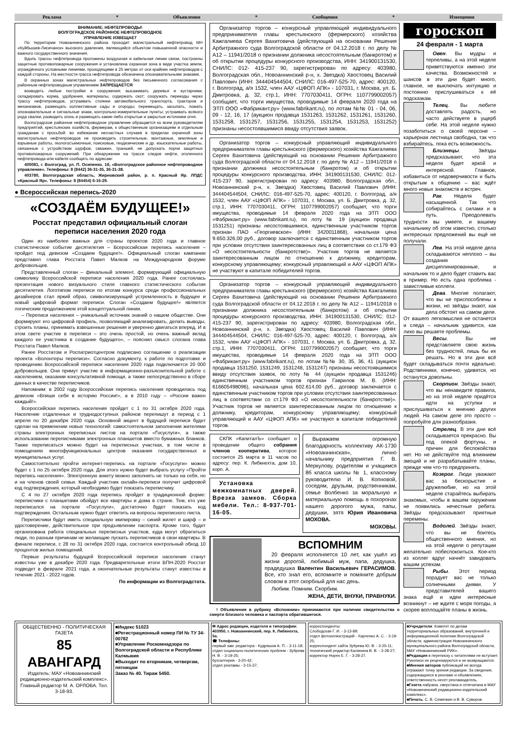Реклама * Объявления * Сообщения * Извещения
ВНИМАНИЕ: НЕФТЕПРОВОДЫ!
ВОЛГОГРАДСКОЕ РАЙОННОЕ НЕФТЕПРОВОДНОЕ
УПРАВЛЕНИЕ ИЗВЕЩАЕТ
По территории Новоаннинского района проходит магистральный нефтепровод МН «Куйбышев-Лисичанск» высокого давления, являющийся объектом повышенной опасности и важного государственного значения.
Вдоль трассы нефтепровода проложены воздушная и кабельная линии связи, построены защитные противопожарные сооружения и установлена охранная зона в виде участка земли, ограждённого условными линиями, проходящими в 25 метрах от оси крайних нефтепроводов с каждой стороны. На местности грасса нефтепровода обозначена опознавательными знаками.
В охранных зонах магистральных нефтепроводов без письменного согласования с районным нефтепроводным управлением ЗАПРЕЩАЕТСЯ:
возводить любые постройки и сооружения; высаживать деревья и кустарники, складировать корма, удобрения, материалы, содержать скот; сооружать переезды через трассу нефтепроводов, устраивать стоянки автомобильного транспорта, тракторов и механизмов, размещать коллективные сады и огороды; перемещать, засыпать, ломать опознавательные и сигнальные знаки, контрольно-измерительные пункты; устраивать всякого рода свалки, разводить огонь и размещать какие-либо открытые и закрытые источники огня.
Волгоградское районное нефтепроводное управление обращается ко всем руководителям предприятий, крестьянских хозяйств, фермерам, к общественным организациям и отдельным гражданам с просьбой: во избежание несчастных случаев в пределах охранной зоны магистральных нефтепроводов не производить строительные, монтажные, земляные и взрывные работы, геологосъемочные, поисковые, геодезические и др. изыскательные работы, связанные с устройством шурфов, скважин, траншей, не допускать порчи защитных противопожарных сооружений. При обнаружении на трассе следов нефти, оголенного нефтепровода или кабеля сообщить по адресам:
400081, г. Волгоград, ул. П. Осипенко. 1б, «Волгоградское районное нефтепроводное управление». Телефоны: 8 (8442) 36-31-35, 36-31-38.
403780, Волгоградская область, Жирновский район, р. п. Красный Яр. ЛПДС «Красный Яр». Телефоны: 8 (84454) 6-16-29.
● Всероссийская перепись-2020
«СОЗДАЁМ БУДУЩЕЕ!»
Росстат представил официальный слоган переписи населения 2020 года
Один из наиболее важных для страны проектов 2020 года и главное статистическое событие десятилетия – Всероссийская перепись населения – пройдет под девизом «Создаем будущее!». Официальный слоган кампании представил глава Росстата Павел Малков на Международном форуме добровольцев.
Представленный слоган – финальный элемент, формирующий официальную символику Всероссийской переписи населения 2020 года. Ранее состоялась презентация нового визуального стиля главного статистического события десятилетия. Логотипом переписи по итогам конкурса среди профессиональных дизайнеров стал яркий образ, символизирующий устремленность в будущее и новый цифровой формат переписи. Слоган «Создаем будущее!» является логическим продолжением этой концептуальной линии.
– Переписи населения – уникальный источник знаний о нашем обществе. Они формируют его цифровой профиль, позволяющий анализировать, делать выводы, строить планы, принимать взвешенные решения и уверенно двигаться вперед. И в этом свете участие в переписи – это очень простой, но очень важный вклад каждого ее участника в создание будущего», – пояснил смысл слогана глава Росстата Павел Малков.
Ранее Росстатом и Роспатриотцентром подписано соглашение о реализации проекта «Волонтеры переписи». Согласно документу, к работе по подготовке и проведению Всероссийской переписи населения 2020 года подключается 20 000 добровольцев. Они примут участие в информационно-разъяснительной работе с населением, оказании консультативной помощи, а также непосредственно в сборе данных в качестве переписчиков.
Напомним: в 2002 году Всероссийская перепись населения проводилась под девизом «Впиши себя в историю России!», а в 2010 году – «России важен каждый!».
Всероссийская перепись населения пройдет с 1 по 31 октября 2020 года. Население отдаленных и труднодоступных районов перепишут в период с 1 апреля по 20 декабря 2020 года. Основной акцент в будущей переписи будет сделан на применении новых технологий: самостоятельном заполнении жителями страны электронных переписных листов на портале «Госуслуги», а также использовании переписчиками электронных планшетов вместо бумажных бланков. Также переписаться можно будет на переписных участках, в том числе в помещениях многофункциональных центров оказания государственных и муниципальных услуг.
Самостоятельно пройти интернет-перепись на портале «Госуслуги» можно будет с 1 по 25 октября 2020 года. Для этого нужно будет выбрать услугу «Пройти перепись населения». Электронную анкету можно заполнить не только на себя, но и на членов своей семьи. Каждый участник онлайн-переписи получит цифровой код подтверждения, который необходимо будет показать переписчику.
С 4 по 27 октября 2020 года перепись пройдет в традиционной форме: переписчики с планшетами обойдут все квартиры и дома в стране. Тем, кто уже переписался на портале «Госуслуги», достаточно будет показать код подтверждения. Остальным нужно будет ответить на вопросы переписного листа.
Переписчики будут иметь специальную экипировку – синий жилет и шарф – и удостоверение, действительное при предъявлении паспорта. Кроме того, будет организована работа специальных переписных участков, куда могут обратиться люди, по разным причинам не желающие пускать переписчиков в свои квартиры. В финале переписи, с 28 по 31 октября 2020 года, состоится контрольный обход 10 процентов жилых помещений.
Первые результаты будущей Всероссийской переписи населения станут известны уже в декабре 2020 года. Предварительные итоги ВПН-2020 Росстат подведет в феврале 2021 года, а окончательные результаты станут известны в течение 2021 - 2022 годов.
По информации из Волгоградстата.
Организатор торгов – конкурсный управляющий индивидуального предпринимателя главы крестьянского (фермерского) хозяйства Кажгалиева Сергея Вахитовича (действующий на основании Решения Арбитражного суда Волгоградской области от 04.12.2018 г. по делу № А12 – 11941/2018 о признании должника несостоятельным (банкротом) и об открытии процедуры конкурсного производства, ИНН: 341900131530, СНИЛС: 012- 415-237 90, зарегистрирован по адресу: 403980, Волгоградская обл., Новоаннинский р-н, х. Звездка) Хвостовец Василий Павлович (ИНН: 344404544504, СНИЛС: 016-497-525-70, адрес: 400120, г. Волгоград, а/я 1532, член ААУ «ЦФОП АПК» - 107031, г. Москва, ул. Б. Дмитровка, д. 32, стр.1, ИНН: 7707030411, ОГРН: 1107799002057) сообщает, что торги имущества, проводимые 14 февраля 2020 года на ЭТП ООО «Фабрикант.ру» (www.fabrikant.ru), по лотам №№ 01 - 04, 06, 09 - 12, 16, 17 (аукцион продавца 1531263, 1531262, 1531261, 1531260, 1531258, 1531257, 1531256, 1531255, 1531254, 1531253, 1531252) признаны несостоявшимися ввиду отсутствия заявок.
Организатор торгов – конкурсный управляющий индивидуального предпринимателя главы крестьянского (фермерского) хозяйства Кажгалиева Сергея Вахитовича (действующий на основании Решения Арбитражного суда Волгоградской области от 04.12.2018 г. по делу № А12 – 11941/2018 о признании должника несостоятельным (банкротом) и об открытии процедуры конкурсного производства, ИНН: 341900131530, СНИЛС: 012- 415-237 90, зарегистрирован по адресу: 403980, Волгоградская обл., Новоаннинский р-н, х. Звездка) Хвостовец Василий Павлович (ИНН: 344404544504, СНИЛС: 016-497-525-70, адрес: 400120, г. Волгоград, а/я 1532, член ААУ «ЦФОП АПК» - 107031, г. Москва, ул. Б. Дмитровка, д. 32, стр.1, ИНН: 7707030411, ОГРН: 1107799002057) сообщает, что торги имущества, проводимые 14 февраля 2020 года на ЭТП ООО «Фабрикант.ру» (www.fabrikant.ru), по лоту № 19 (аукцион продавца 1531251) признаны несостоявшимися, единственным участником торгов признан ПАО «Георгиевское» (ИНН: 3420011868), начальная цена 9.650.326,00 руб., договор заключается с единственным участником торгов при условии отсутствия заинтересованных лиц в соответствии со ст.179 ФЗ «О несостоятельности (банкротстве)». Участник торгов не является заинтересованным лицом по отношению к должнику, кредиторам, конкурсному управляющему; конкурсный управляющий и ААУ «ЦФОП АПК» не участвуют в капитале победителей торгов.
Организатор торгов – конкурсный управляющий индивидуального предпринимателя главы крестьянского (фермерского) хозяйства Кажгалиева Сергея Вахитовича (действующий на основании Решения Арбитражного суда Волгоградской области от 04.12.2018 г. по делу № А12 – 11941/2018 о признании должника несостоятельным (банкротом) и об открытии процедуры конкурсного производства, ИНН: 341900131530, СНИЛС: 012- 415-237 90, зарегистрирован по адресу: 403980, Волгоградская обл., Новоаннинский р-н, х. Звездка) Хвостовец Василий Павлович (ИНН: 344404544504, СНИЛС: 016-497-525-70, адрес: 400120, г. Волгоград, а/я 1532, член ААУ «ЦФОП АПК» - 107031, г. Москва, ул. Б. Дмитровка, д. 32, стр.1, ИНН: 7707030411, ОГРН: 1107799002057) сообщает, что торги имущества, проводимые 14 февраля 2020 года на ЭТП ООО «Фабрикант.ру» (www.fabrikant.ru), по лотам №№ 30, 35, 36, 41 (аукцион продавца 1531250, 1531249, 1531248, 1531247) признаны несостоявшимися ввиду отсутствия заявок, по лоту № 44 (аукцион продавца 1531246) единственным участником торгов признан Гаврилов М. В. (ИНН: 616605498096), начальная цена 602.614,00 руб., договор заключается с единственным участником торгов при условии отсутствия заинтересованных лиц в соответствии со ст.179 ФЗ «О несостоятельности (банкротстве)». Участник торгов не является заинтересованным лицом по отношению к должнику, кредиторам, конкурсному управляющему; конкурсный управляющий и ААУ «ЦФОП АПК» не участвуют в капитале победителей торгов.
СКПК «КапиталЪ» сообщает о проведении общего собрания членов кооператива, которое состоится 25 марта в 11 часов по адресу: пер. К. Либкнехта, дом 10, корп. А.
Установка межкомнатных дверей. Врезка замков. Сборка мебели. Тел.: 8-937-701-16-05.
Выражаем огромную благодарность коллективу АК-1730 «Новоаннинская», лично начальнику предприятия Г. В. Меркулову, родителям и учащимся 8б класса школы № 1, классному руководителю И. В. Копновой, соседям, друзьям, родственникам, семье Волбенко за моральную и материальную помощь в похоронах нашего дорогого мужа, папы, дедушки, зятя Юрия Ивановича МОХОВА.
МОХОВЫ.
ВСПОМНИМ
20 февраля исполняется 10 лет, как ушёл из жизни дорогой, любимый муж, папа, дедушка, прадедушка Валентин Васильевич ГЕРАСИМОВ. Все, кто знал его, вспомните и помяните добрым словом в этот скорбный для нас день.
Любим. Помним. Скорбим.
ЖЕНА, ДЕТИ, ВНУКИ, ПРАВНУКИ.
! Объявления в рубрику «Вспомним» принимаются при наличии свидетельства о смерти близкого человека и паспорта обратившегося.
гороскоп
24 февраля - 1 марта
Овен. Вы мудры и терпеливы, а на этой неделе приветствуются именно эти качества. Возможностей и шансов в эти дни будет много, главное, не выключать интуицию и постоянно прислушиваться к её подсказкам.
Телец. Вы любите доставлять радость, но часто действуете в ущерб себе. На этой неделе нужно позаботиться о своей персоне – карьерная лестница свободна, так что взбирайтесь, пока есть возможность.
Близнецы. Звёзды предсказывают, что эта неделя будет яркой и интересной. Главное, избавиться от недоверчивости и быть открытым к общению – вас ждёт много новых знакомств и встреч.
Рак. Неделя будет насыщенной. Так что собирайтесь с силами и в путь. Преодолевать трудности вы умеете, и вашему начальнику об этом известно, столько интересных предложений вы ещё не получали.
Лев. На этой неделе дела складываются неплохо – вы создания дисциплинированные, и начальник то и дело будет ставить вас в пример. Но есть одна проблема - завистливые коллеги.
Дева. Многие полагают, что вы не приспособлены к жизни, но звёзды знают, как дела обстоят на самом деле. От вашего легкомыслия не останется и следа – начальник удивится, как лихо вы решаете проблемы.
Весы. Вы не представляете свою жизнь без трудностей, лишь бы их решать. Но в эти дни всё будет складываться почти идеально. Родственники, конечно, удивятся, но останутся довольны.
Скорпион. Звёзды знают, что вы ненавидите правила, но на этой неделе придётся идти на уступки и прислушиваться к мнению других людей. На самом деле это просто – попробуйте для разнообразия.
Стрелец. В эти дни всё складывается прекрасно. Вы под опекой фортуны, и причин для беспокойства нет. Но не действуйте под влиянием эмоций и не разрабатывайте планы, прежде чем что-то предпринять.
Козерог. Люди уважают вас за бескорыстие и дружелюбие, но на этой неделе старайтесь выбирать знакомых, чтобы в вашем окружении не появились нечестные ребята. Звёзды предсказывают приятные перемены.
Водолей. Звёзды знают, что вы не боитесь общественного мнения, но на этой неделе о репутации желательно побеспокоиться. Кое-кто из коллег вдруг начнёт завидовать вашим успехам.
Рыбы. Этот период порадует вас не только солнечными днями. У представителей вашего знака ещё и идеи интересные возникнут – не ждите с моря погоды, а скорее воплощайте планы в жизнь.
ОБЩЕСТВЕННО - ПОЛИТИЧЕСКАЯ ГАЗЕТА
85 АВАНГАРД
Издатель: МАУ «Новоаннинский редакционно-издательский комплекс». Главный редактор М. А. ОРЛОВА. Тел. 3-18-93.
■Индекс 51023
■Регистрационный номер ПИ № ТУ 34-00782
■Управление Роскомнадзора по Волгоградской области и Республике Калмыкия
■Выходит по вторникам, четвергам, пятницам
Заказ № 40. Тираж 5450.
✉ Адрес редакции, издателя и типографии: 403950, г. Новоаннинский, пер. К. Либкнехта, 5а.
☎ Телефоны:
первый зам. редактора - Кудряшов А. П. - 3-11-18;
отдел социально-политических проблем - Зубрева Н. В. - 3-19-25;
бухгалтерия - 3-20-42;
отдел рекламы - 3-15-37;
корреспонденты:
Слободская Г. И. - 3-13-89;
отдел фотоиллюстраций - Харченко А. С. - 3-19-25;
корреспондент сайта Зубрева Ю. В. - 3-25-11;
технический редактор Калинина В. В. - 3-28-27;
корректор Норек Е. Г. - 3-28-27.
■Учредители: Комитет по делам территориальных образований, внутренней и информационной политики Волгоградской области, администрация Новоаннинского муниципального района Волгоградской области, МАУ «Новоаннинский РИК».
■Редакция в переписку с читателями не вступает. Рукописи не рецензируются и не возвращаются.
■Мнения авторов публикаций не всегда отражают точку зрения редакции. За сведения, содержащиеся в рекламе и объявлениях, ответственность несет рекламодатель.
■Газета набрана, сверстана и отпечатана в МАУ «Новоаннинский редакционно-издательский комплекс».
■Печать: С. В. Семячкин и В. В. Суворов.